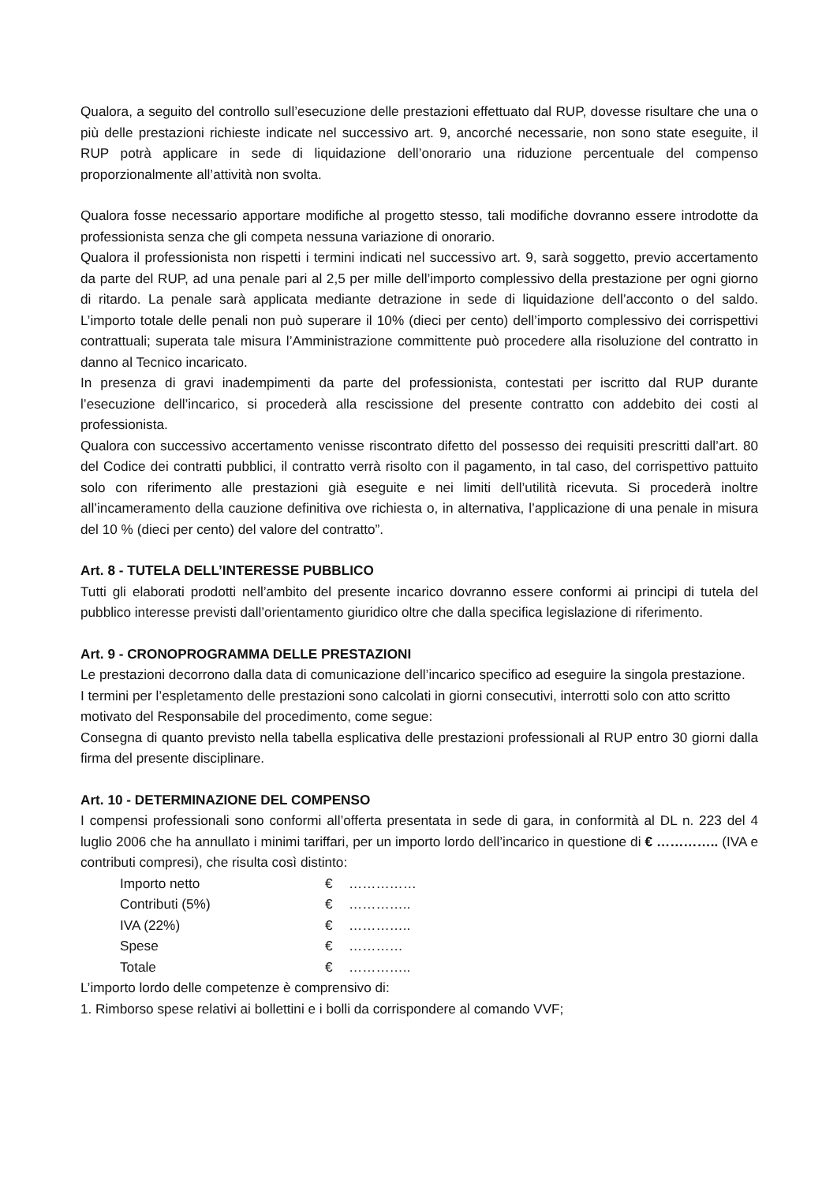Qualora, a seguito del controllo sull’esecuzione delle prestazioni effettuato dal RUP, dovesse risultare che una o più delle prestazioni richieste indicate nel successivo art. 9, ancorché necessarie, non sono state eseguite, il RUP potrà applicare in sede di liquidazione dell’onorario una riduzione percentuale del compenso proporzionalmente all’attività non svolta.
Qualora fosse necessario apportare modifiche al progetto stesso, tali modifiche dovranno essere introdotte da professionista senza che gli competa nessuna variazione di onorario.
Qualora il professionista non rispetti i termini indicati nel successivo art. 9, sarà soggetto, previo accertamento da parte del RUP, ad una penale pari al 2,5 per mille dell’importo complessivo della prestazione per ogni giorno di ritardo. La penale sarà applicata mediante detrazione in sede di liquidazione dell’acconto o del saldo. L’importo totale delle penali non può superare il 10% (dieci per cento) dell’importo complessivo dei corrispettivi contrattuali; superata tale misura l’Amministrazione committente può procedere alla risoluzione del contratto in danno al Tecnico incaricato.
In presenza di gravi inadempimenti da parte del professionista, contestati per iscritto dal RUP durante l’esecuzione dell’incarico, si procederà alla rescissione del presente contratto con addebito dei costi al professionista.
Qualora con successivo accertamento venisse riscontrato difetto del possesso dei requisiti prescritti dall’art. 80 del Codice dei contratti pubblici, il contratto verrà risolto con il pagamento, in tal caso, del corrispettivo pattuito solo con riferimento alle prestazioni già eseguite e nei limiti dell’utilità ricevuta. Si procederà inoltre all’incameramento della cauzione definitiva ove richiesta o, in alternativa, l’applicazione di una penale in misura del 10 % (dieci per cento) del valore del contratto”.
Art. 8 - TUTELA DELL’INTERESSE PUBBLICO
Tutti gli elaborati prodotti nell’ambito del presente incarico dovranno essere conformi ai principi di tutela del pubblico interesse previsti dall’orientamento giuridico oltre che dalla specifica legislazione di riferimento.
Art. 9 - CRONOPROGRAMMA DELLE PRESTAZIONI
Le prestazioni decorrono dalla data di comunicazione dell’incarico specifico ad eseguire la singola prestazione.
I termini per l’espletamento delle prestazioni sono calcolati in giorni consecutivi, interrotti solo con atto scritto motivato del Responsabile del procedimento, come segue:
Consegna di quanto previsto nella tabella esplicativa delle prestazioni professionali al RUP entro 30 giorni dalla firma del presente disciplinare.
Art. 10 - DETERMINAZIONE DEL COMPENSO
I compensi professionali sono conformi all’offerta presentata in sede di gara, in conformità al DL n. 223 del 4 luglio 2006 che ha annullato i minimi tariffari, per un importo lordo dell’incarico in questione di € ………….. (IVA e contributi compresi), che risulta così distinto:
| Importo netto | € | …………… |
| Contributi (5%) | € | ………….. |
| IVA (22%) | € | ………….. |
| Spese | € | ………… |
| Totale | € | ………….. |
L’importo lordo delle competenze è comprensivo di:
1. Rimborso spese relativi ai bollettini e i bolli da corrispondere al comando VVF;